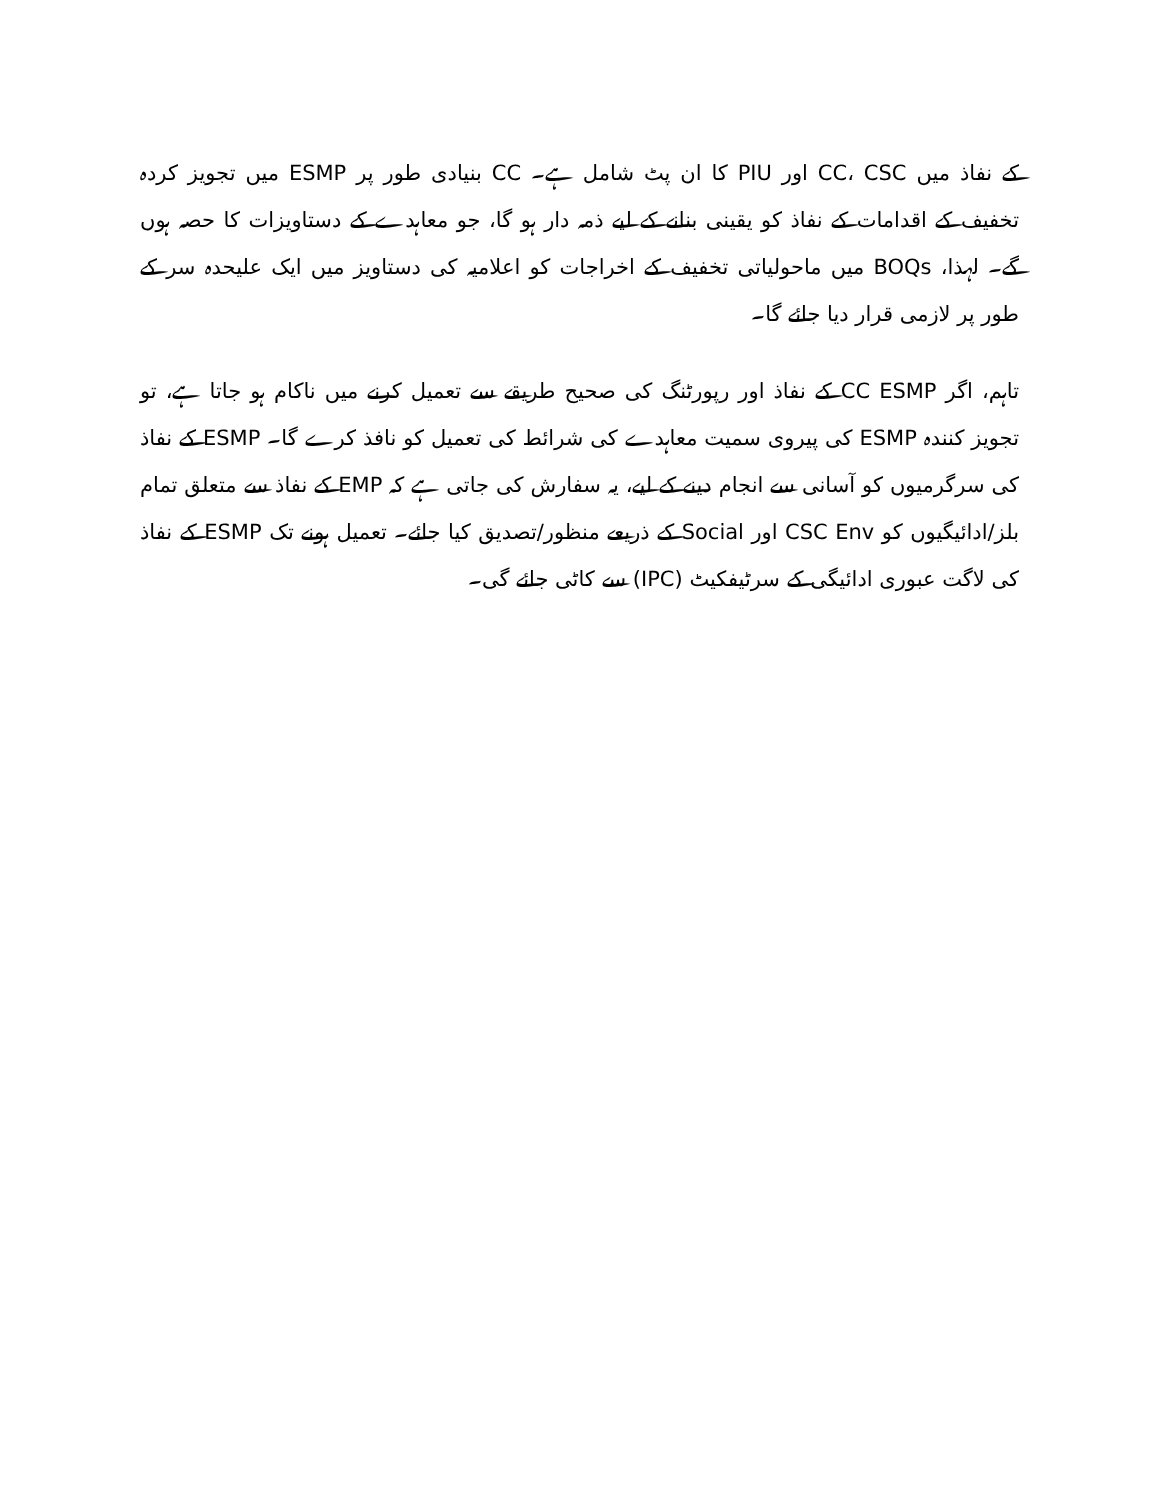کے نفاذ میں CC، CSC اور PIU کا ان پٹ شامل ہے۔ CC بنیادی طور پر ESMP میں تجویز کردہ تخفیف کے اقدامات کے نفاذ کو یقینی بنانے کے لیے ذمہ دار ہو گا، جو معاہدے کے دستاویزات کا حصہ ہوں گے۔ لہذا، BOQs میں ماحولیاتی تخفیف کے اخراجات کو اعلامیہ کی دستاویز میں ایک علیحدہ سر کے طور پر لازمی قرار دیا جائے گا۔
تاہم، اگر CC ESMP کے نفاذ اور رپورٹنگ کی صحیح طریقے سے تعمیل کرنے میں ناکام ہو جاتا ہے، تو تجویز کنندہ ESMP کی پیروی سمیت معاہدے کی شرائط کی تعمیل کو نافذ کرے گا۔ ESMP کے نفاذ کی سرگرمیوں کو آسانی سے انجام دینے کے لیے، یہ سفارش کی جاتی ہے کہ EMP کے نفاذ سے متعلق تمام بلز/ادائیگیوں کو CSC Env اور Social کے ذریعے منظور/تصدیق کیا جائے۔ تعمیل ہونے تک ESMP کے نفاذ کی لاگت عبوری ادائیگی کے سرٹیفکیٹ (IPC) سے کاٹی جائے گی۔